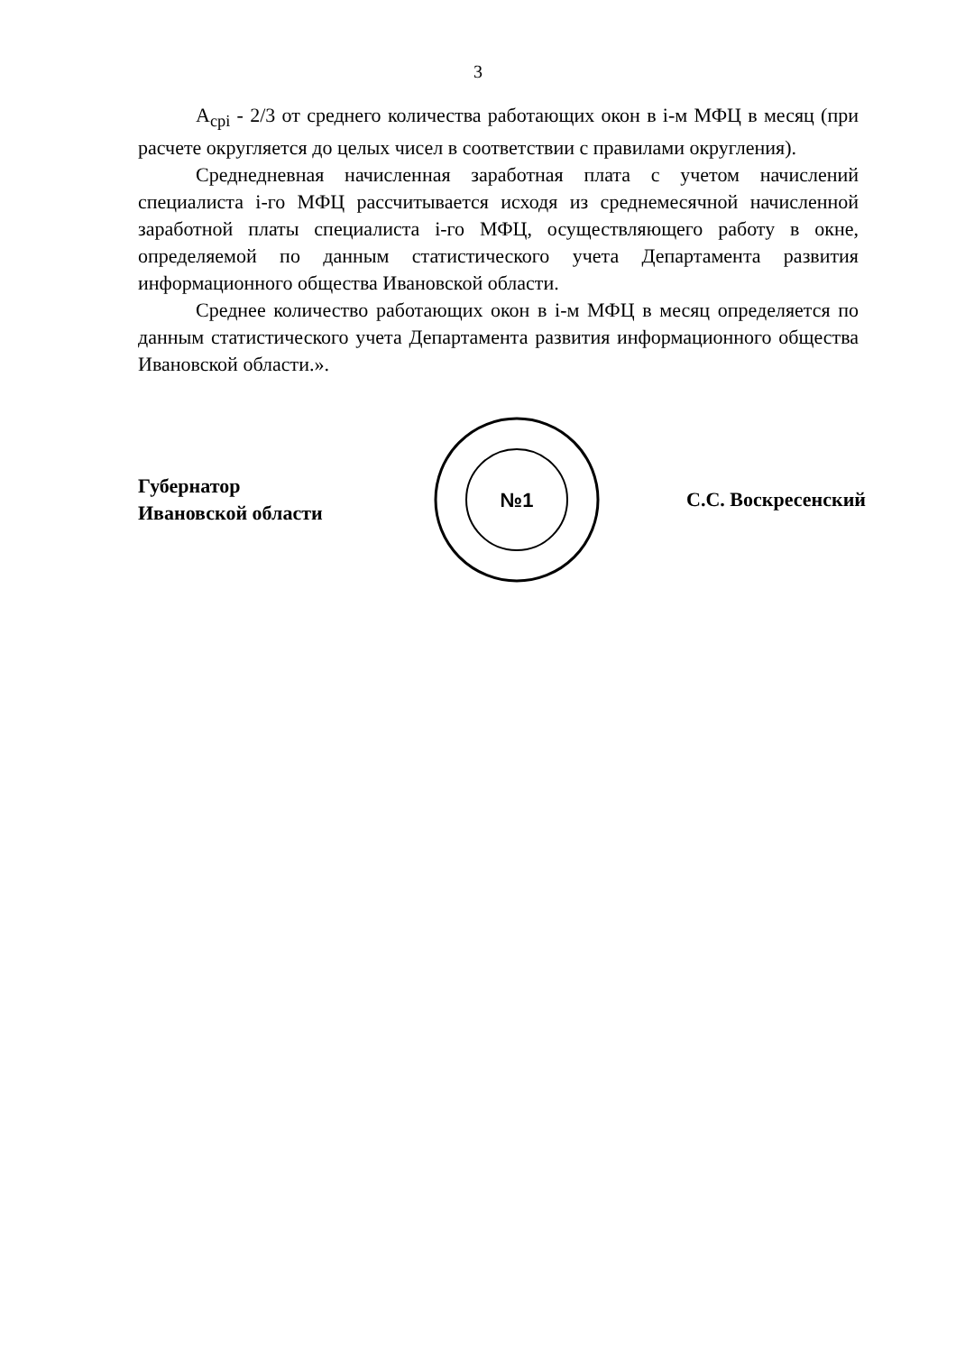3
A<sub>cpi</sub> - 2/3 от среднего количества работающих окон в i-м МФЦ в месяц (при расчете округляется до целых чисел в соответствии с правилами округления).
Среднедневная начисленная заработная плата с учетом начислений специалиста i-го МФЦ рассчитывается исходя из среднемесячной начисленной заработной платы специалиста i-го МФЦ, осуществляющего работу в окне, определяемой по данным статистического учета Департамента развития информационного общества Ивановской области.
Среднее количество работающих окон в i-м МФЦ в месяц определяется по данным статистического учета Департамента развития информационного общества Ивановской области.».
Губернатор
Ивановской области
№1
С.С. Воскресенский